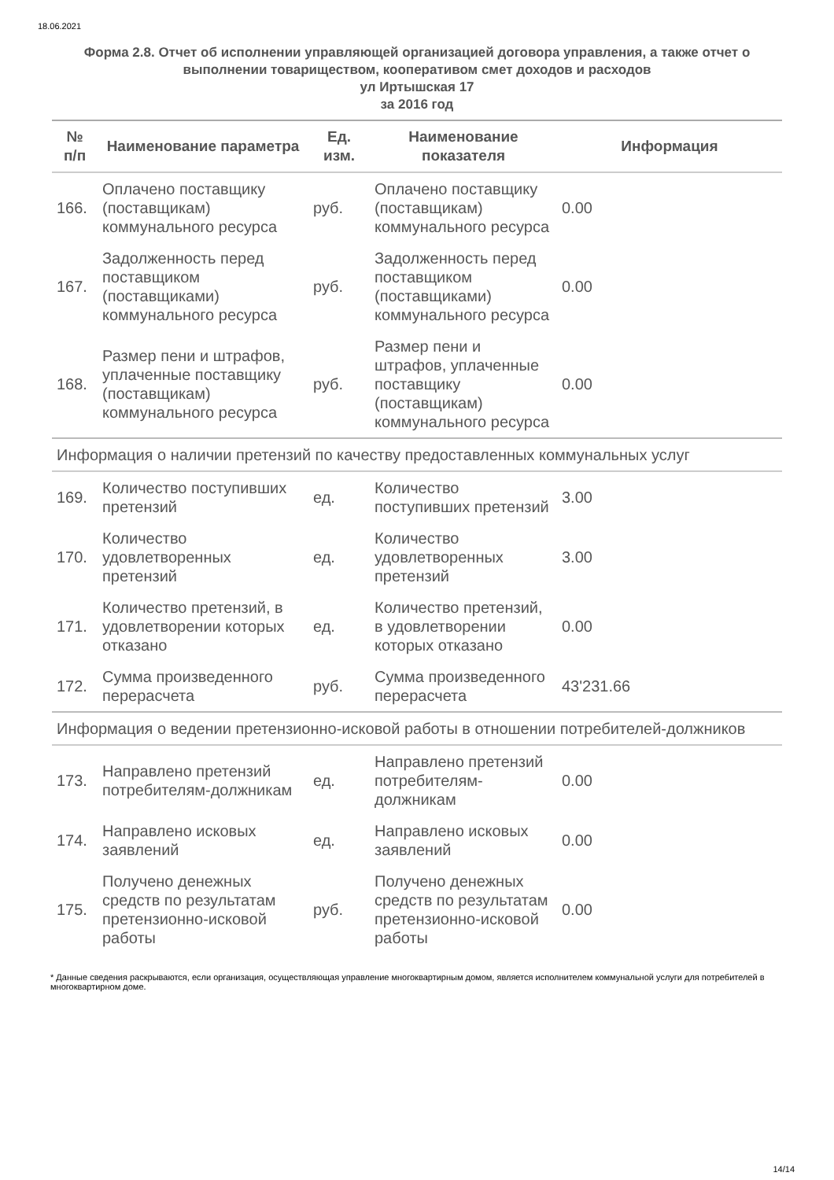18.06.2021
Форма 2.8. Отчет об исполнении управляющей организацией договора управления, а также отчет о выполнении товариществом, кооперативом смет доходов и расходов
ул Иртышская 17
за 2016 год
| № п/п | Наименование параметра | Ед. изм. | Наименование показателя | Информация |
| --- | --- | --- | --- | --- |
| 166. | Оплачено поставщику (поставщикам) коммунального ресурса | руб. | Оплачено поставщику (поставщикам) коммунального ресурса | 0.00 |
| 167. | Задолженность перед поставщиком (поставщиками) коммунального ресурса | руб. | Задолженность перед поставщиком (поставщиками) коммунального ресурса | 0.00 |
| 168. | Размер пени и штрафов, уплаченные поставщику (поставщикам) коммунального ресурса | руб. | Размер пени и штрафов, уплаченные поставщику (поставщикам) коммунального ресурса | 0.00 |
| Информация о наличии претензий по качеству предоставленных коммунальных услуг | | | | |
| 169. | Количество поступивших претензий | ед. | Количество поступивших претензий | 3.00 |
| 170. | Количество удовлетворенных претензий | ед. | Количество удовлетворенных претензий | 3.00 |
| 171. | Количество претензий, в удовлетворении которых отказано | ед. | Количество претензий, в удовлетворении которых отказано | 0.00 |
| 172. | Сумма произведенного перерасчета | руб. | Сумма произведенного перерасчета | 43'231.66 |
| Информация о ведении претензионно-исковой работы в отношении потребителей-должников | | | | |
| 173. | Направлено претензий потребителям-должникам | ед. | Направлено претензий потребителям-должникам | 0.00 |
| 174. | Направлено исковых заявлений | ед. | Направлено исковых заявлений | 0.00 |
| 175. | Получено денежных средств по результатам претензионно-исковой работы | руб. | Получено денежных средств по результатам претензионно-исковой работы | 0.00 |
* Данные сведения раскрываются, если организация, осуществляющая управление многоквартирным домом, является исполнителем коммунальной услуги для потребителей в многоквартирном доме.
14/14